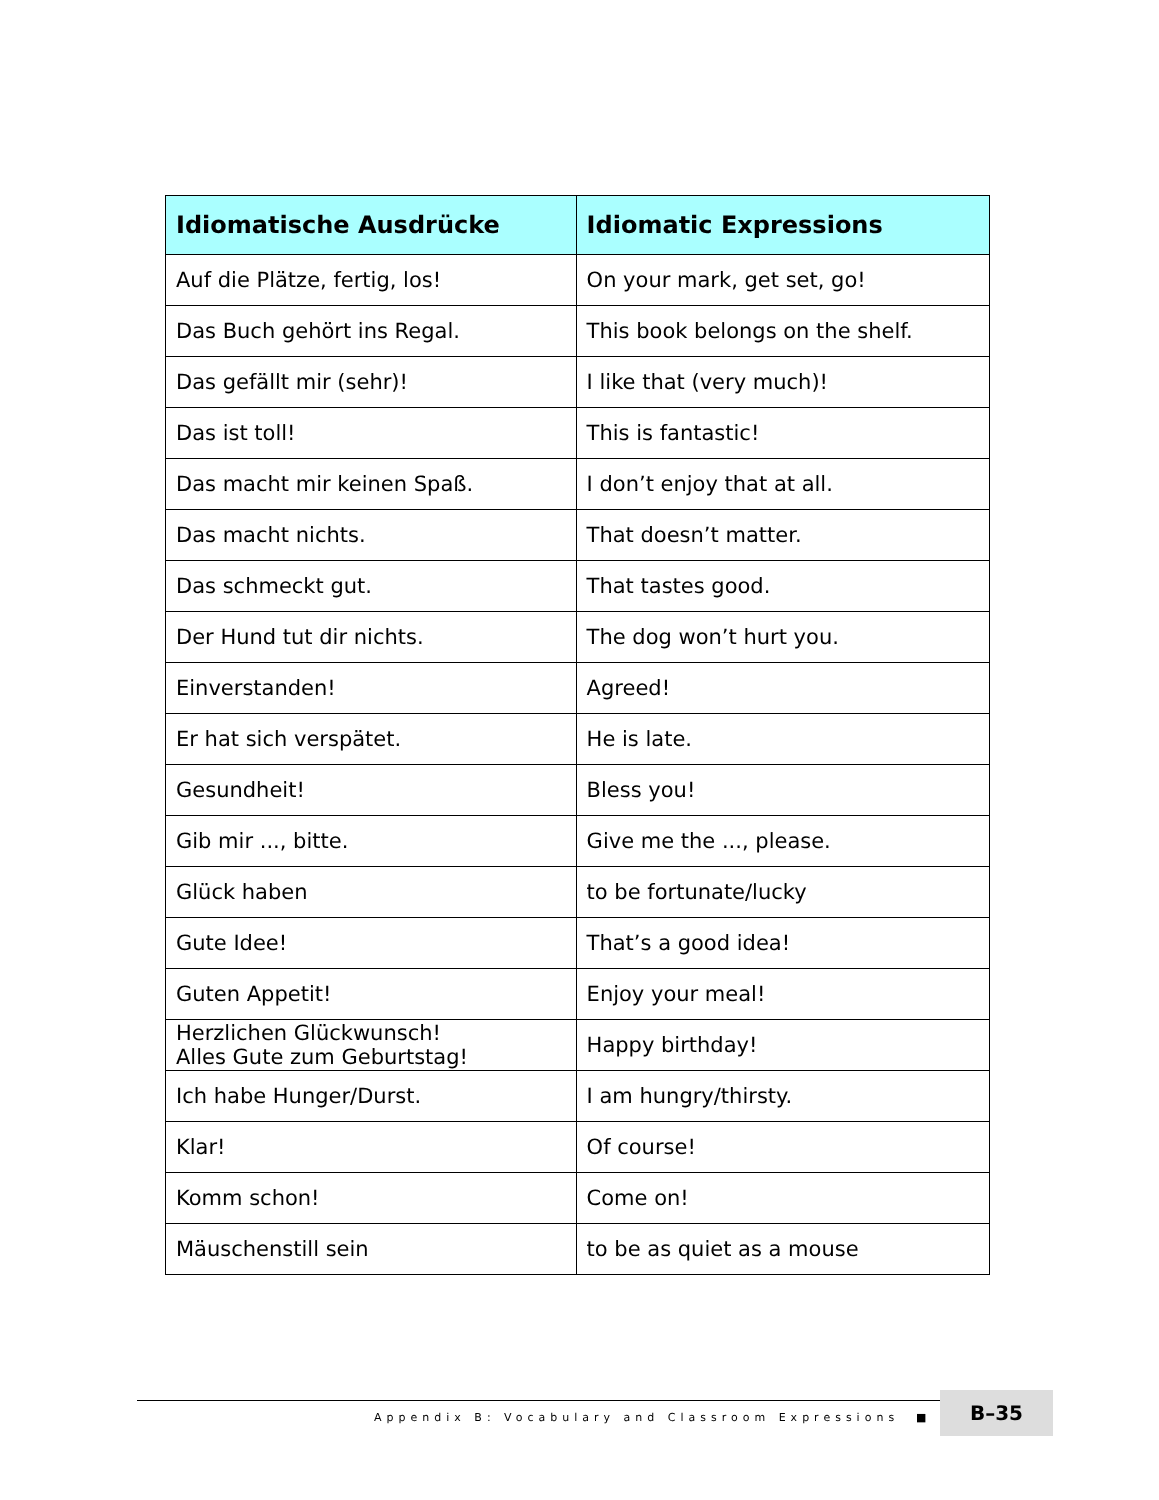| Idiomatische Ausdrücke | Idiomatic Expressions |
| --- | --- |
| Auf die Plätze, fertig, los! | On your mark, get set, go! |
| Das Buch gehört ins Regal. | This book belongs on the shelf. |
| Das gefällt mir (sehr)! | I like that (very much)! |
| Das ist toll! | This is fantastic! |
| Das macht mir keinen Spaß. | I don’t enjoy that at all. |
| Das macht nichts. | That doesn’t matter. |
| Das schmeckt gut. | That tastes good. |
| Der Hund tut dir nichts. | The dog won’t hurt you. |
| Einverstanden! | Agreed! |
| Er hat sich verspätet. | He is late. |
| Gesundheit! | Bless you! |
| Gib mir ..., bitte. | Give me the ..., please. |
| Glück haben | to be fortunate/lucky |
| Gute Idee! | That’s a good idea! |
| Guten Appetit! | Enjoy your meal! |
| Herzlichen Glückwunsch! Alles Gute zum Geburtstag! | Happy birthday! |
| Ich habe Hunger/Durst. | I am hungry/thirsty. |
| Klar! | Of course! |
| Komm schon! | Come on! |
| Mäuschenstill sein | to be as quiet as a mouse |
Appendix B: Vocabulary and Classroom Expressions ■ B–35